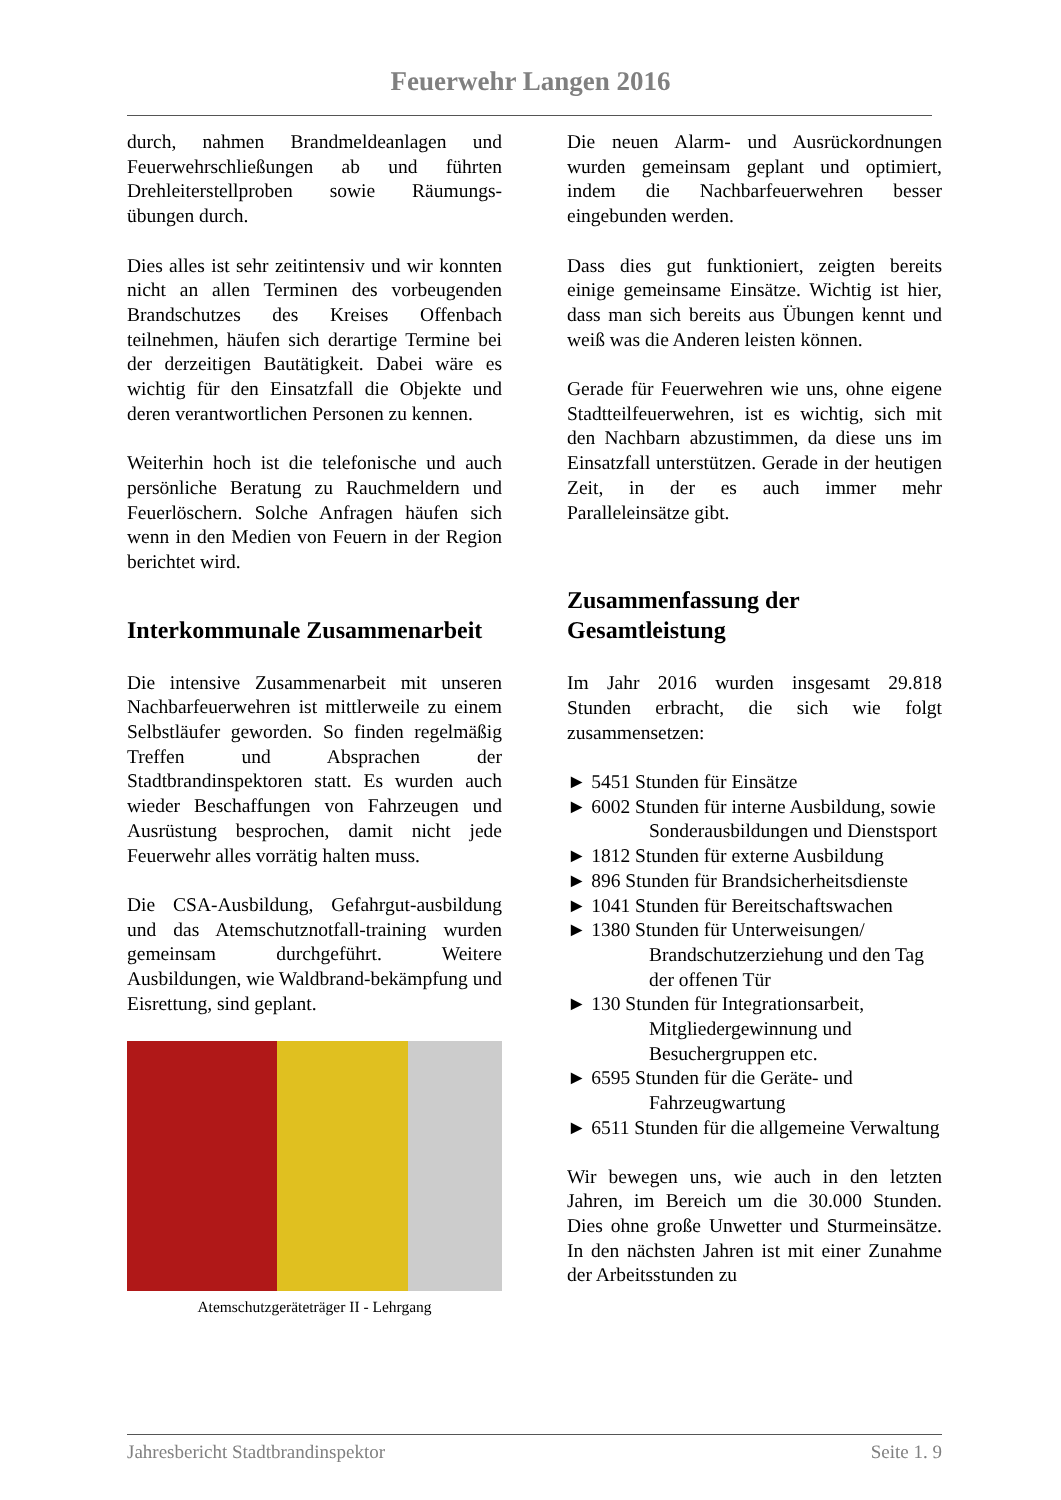Feuerwehr Langen 2016
durch, nahmen Brandmeldeanlagen und Feuerwehrschließungen ab und führten Drehleiterstellproben sowie Räumungs-übungen durch.
Dies alles ist sehr zeitintensiv und wir konnten nicht an allen Terminen des vorbeugenden Brandschutzes des Kreises Offenbach teilnehmen, häufen sich derartige Termine bei der derzeitigen Bautätigkeit. Dabei wäre es wichtig für den Einsatzfall die Objekte und deren verantwortlichen Personen zu kennen.
Weiterhin hoch ist die telefonische und auch persönliche Beratung zu Rauchmeldern und Feuerlöschern. Solche Anfragen häufen sich wenn in den Medien von Feuern in der Region berichtet wird.
Interkommunale Zusammenarbeit
Die intensive Zusammenarbeit mit unseren Nachbarfeuerwehren ist mittlerweile zu einem Selbstläufer geworden. So finden regelmäßig Treffen und Absprachen der Stadtbrandinspektoren statt. Es wurden auch wieder Beschaffungen von Fahrzeugen und Ausrüstung besprochen, damit nicht jede Feuerwehr alles vorrätig halten muss.
Die CSA-Ausbildung, Gefahrgut-ausbildung und das Atemschutznotfall-training wurden gemeinsam durchgeführt. Weitere Ausbildungen, wie Waldbrand-bekämpfung und Eisrettung, sind geplant.
Atemschutzgeräteträger II - Lehrgang
Die neuen Alarm- und Ausrückordnungen wurden gemeinsam geplant und optimiert, indem die Nachbarfeuerwehren besser eingebunden werden.
Dass dies gut funktioniert, zeigten bereits einige gemeinsame Einsätze. Wichtig ist hier, dass man sich bereits aus Übungen kennt und weiß was die Anderen leisten können.
Gerade für Feuerwehren wie uns, ohne eigene Stadtteilfeuerwehren, ist es wichtig, sich mit den Nachbarn abzustimmen, da diese uns im Einsatzfall unterstützen. Gerade in der heutigen Zeit, in der es auch immer mehr Paralleleinsätze gibt.
Zusammenfassung der Gesamtleistung
Im Jahr 2016 wurden insgesamt 29.818 Stunden erbracht, die sich wie folgt zusammensetzen:
► 5451 Stunden für Einsätze
► 6002 Stunden für interne Ausbildung, sowie Sonderausbildungen und Dienstsport
► 1812 Stunden für externe Ausbildung
► 896 Stunden für Brandsicherheitsdienste
► 1041 Stunden für Bereitschaftswachen
► 1380 Stunden für Unterweisungen/ Brandschutzerziehung und den Tag der offenen Tür
► 130 Stunden für Integrationsarbeit, Mitgliedergewinnung und Besuchergruppen etc.
► 6595 Stunden für die Geräte- und Fahrzeugwartung
► 6511 Stunden für die allgemeine Verwaltung
Wir bewegen uns, wie auch in den letzten Jahren, im Bereich um die 30.000 Stunden. Dies ohne große Unwetter und Sturmeinsätze. In den nächsten Jahren ist mit einer Zunahme der Arbeitsstunden zu
Jahresbericht Stadtbrandinspektor Seite 1. 9